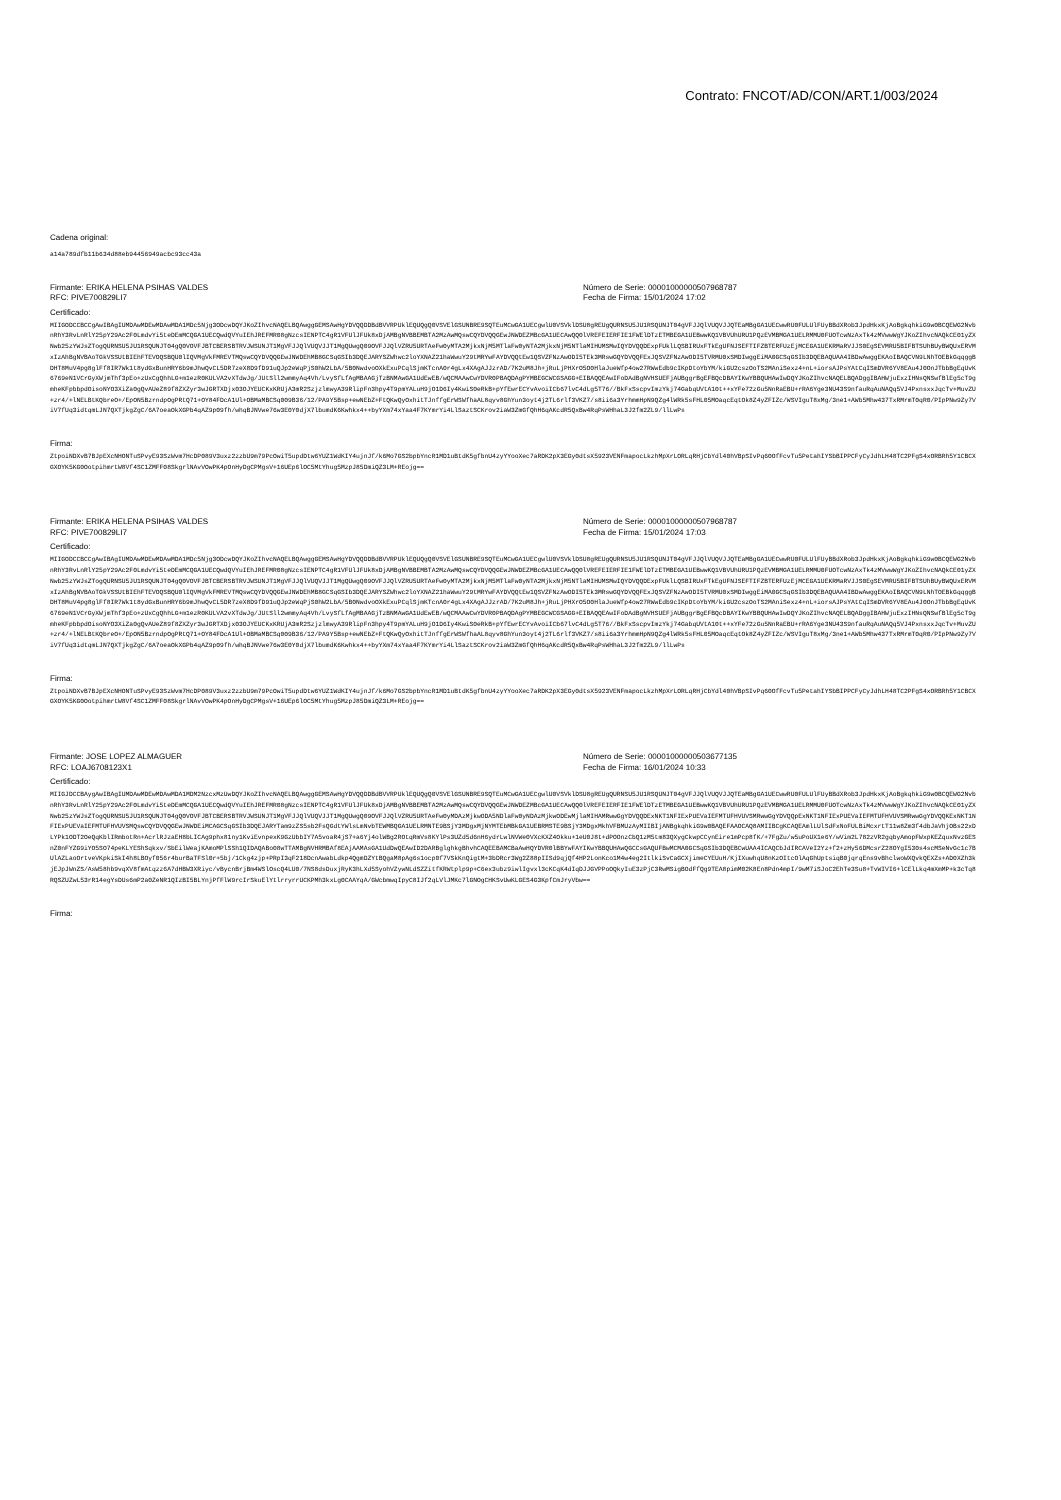Contrato: FNCOT/AD/CON/ART.1/003/2024
Cadena original:
a14a789dfb11b634d88eb94456949acbc93cc43a
Firmante: ERIKA HELENA PSIHAS VALDES
RFC: PIVE700829LI7
Número de Serie: 00001000000507968787
Fecha de Firma: 15/01/2024 17:02
Certificado:
MIIGODCCBCCgAwIBAgIUMDAwMDEwMDAwMDA1MDc5Njg3ODcwDQYJKoZIhvcNAQELBQAwggGEMSAwHgYDVQQDDBdBVVRPUklEQUQgQ0VSVElGSUNBRE9SQTEuMCwGA1UECgwlU0VSVklDSU8gREUgQURNSU5JU1RSQUNJT04gVFJJQlVUQVJJQTEaMBgGA1UECwwRU0FULUlFUyBBdXRob3JpdHkxKjAoBgkqhkiG9w0BCQEWG2NvbnRhY3RvLnRlY25pY29Ac2F0LmdvYi5teDEmMCQGA1UECQwdQVYuIEhJREFMR08gNzcsIENPTC4gR1VFUlJFUk8xDjAMBgNVBBEMBTA2MzAwMQswCQYDVQQGEwJNWDEZMBcGA1UECAwQQ0lVREFEIERFIE1FWElDTzETMBEGA1UEBwwKQ1VBVUhURU1PQzEVMBMGA1UELRMMU0FUOTcwNzAxTk4zMVwwWgYJKoZIhvcNAQkCE01yZXNwb25zYWJsZTogQURNSU5JU1RSQUNJT04gQ0VOVFJBTCBERSBTRVJWSUNJT1MgVFJJQlVUQVJJT1MgQUwgQ09OVFJJQlVZRU5URTAeFw0yMTA2MjkxNjM5MTlaFw0yNTA2MjkxNjM5NTlaMIHUMSMwIQYDVQQDExpFUklLQSBIRUxFTkEgUFNJSEFTIFZBTERFUzEjMCEGA1UEKRMaRVJJS0EgSEVMRU5BIFBTSUhBUyBWQUxERVMxIzAhBgNVBAoTGkVSSUtBIEhFTEVOQSBQU0lIQVMgVkFMREVTMQswCQYDVQQGEwJNWDEhMB8GCSqGSIb3DQEJARYSZWhwc2loYXNAZ21haWwuY29tMRYwFAYDVQQtEw1QSVZFNzAwODI5TEk3MRswGQYDVQQFExJQSVZFNzAwODI5TVRMU0xSMDIwggEiMA0GCSqGSIb3DQEBAQUAA4IBDwAwggEKAoIBAQCVN9LNhTOEBkGqqggBDHT8MuV4pg8glFf8IR7Wk1t8ydGxBunHRY6b9mJhwQvCL5DR7zeX8D9fD91uQJp2eWqPjS0hW2LbA/5B0NwdvoOXkExuPCqlSjmKTcnA0r4gLx4XAgAJJzrAD/7K2uM8Jh+jRuLjPHXrO5O0HlaJueWfp4ow27RWwEdb9cIKpDtoYbYM/kiGU2cszOoTS2MAniSexz4+nL+iorsAJPsYAtCqISmDVR6YV8EAu4J0OnJTbbBgEqUvK6769eN1VCrGyXWjmThf3pEo+zUxCgQhhLG+m1ezR0KULVA2vXTdwJg/JUtSll2wmmyAq4Vh/LvySfLfAgMBAAGjTzBNMAwGA1UdEwEB/wQCMAAwCwYDVR0PBAQDAgPYMBEGCWCGSAGG+EIBAQQEAwIFoDAdBgNVHSUEFjAUBggrBgEFBQcDBAYIKwYBBQUHAwIwDQYJKoZIhvcNAQELBQADggIBAHWjuExzIHNsQNSwfBlEg5cT9gmheKFpbbpdOisoNYO3XiZa0gQvAUeZ89f8ZXZyr3wJGRTXDjx03OJYEUCKxKRUjA3mR2SzjzlmwyA39RlipFn3hpy4T9pmYALuH9jO1D6Iy4KwiS0eRkB+pYfEwrECYvAvoiICb67lvC4dLg5T76//BkFxSscpvImzYkj74GabqUVtA10t++xYFe72zGu5NnRaEBU+rRA6Yge3NU43S9nfauRqAuNAQq5VJ4PxnsxxJqcTv+MuvZU+zr4/+lNELBtKQbreO+/EpON5BzrndpOgPRtQ71+OY84FDcA1Ul+OBMaMBCSq009B36/12/PA9Y5Bsp+ewNEbZ+FtQKwQyOxhitTJnffgErWSWfhaAL8qyv8GhYun3oyt4j2TL6rlf3VKZ7/s8ii6a3YrhmmHpN9QZg4lWRk5sFHL05MOaqcEqtOk8Z4yZFIZc/WSVIguT8xMg/3ne1+AWb5Mhw437TxRMrmT0qR0/PIpPNw9Zy7ViV7fUq3idtqmLJN7QXTjkgZgC/6A7oeaOkXGPb4qAZ9p09fh/whqBJNVwe76w3E0Y0djX7lbumdK6Kwhkx4++byYXm74xYaa4F7KYmrYi4LlSaztSCKrov2iaW3ZmGfQhH6qAKcdR5QxBw4RqPsWHhaL3J2fm2ZL9/llLwPs
Firma:
ZtpoiNDXvB7BJpEXcNHONTuSPvyE93SzWvm7HcDP089V3uxz2zzbU9m79PcOwiT5updDtw6YUZ1WdKIY4ujnJf/k6Mo7GS2bpbYncR1MD1uBtdK5gfbnU4zyYYooXec7aRDK2pX3EGy0dtsX5923VENFmapocLkzhMpXrLORLqRHjCbYdl40hVBpSIvPq60OfFcvTu5PetahIYSbBIPPCFyCyJdhLH48TC2PFgS4xORBRh5Y1CBCXGXOYK5KG0OotpihmrtW8Vf4SC1ZMFF08SkgrlNAvVOwPK4pOnHyDgCPMgsV+16UEp6lOC5MtYhug5MzpJ85DmiQZ3LM+REojg==
Firmante: ERIKA HELENA PSIHAS VALDES
RFC: PIVE700829LI7
Número de Serie: 00001000000507968787
Fecha de Firma: 15/01/2024 17:03
Certificado:
MIIGODCCBCCgAwIBAgIUMDAwMDEwMDAwMDA1MDc5Njg3ODcwDQYJKoZIhvcNAQELBQAwggGEMSAwHgYDVQQDDBdBVVRPUklEQUQgQ0VSVElGSUNBRE9SQTEuMCwGA1UECgwlU0VSVklDSU8gREUgQURNSU5JU1RSQUNJT04gVFJJQlVUQVJJQTEaMBgGA1UECwwRU0FULUlFUyBBdXRob3JpdHkxKjAoBgkqhkiG9w0BCQEWG2NvbnRhY3RvLnRlY25pY29Ac2F0LmdvYi5teDEmMCQGA1UECQwdQVYuIEhJREFMR08gNzcsIENPTC4gR1VFUlJFUk8xDjAMBgNVBBEMBTA2MzAwMQswCQYDVQQGEwJNWDEZMBcGA1UECAwQQ0lVREFEIERFIE1FWElDTzETMBEGA1UEBwwKQ1VBVUhURU1PQzEVMBMGA1UELRMMU0FUOTcwNzAxTk4zMVwwWgYJKoZIhvcNAQkCE01yZXNwb25zYWJsZTogQURNSU5JU1RSQUNJT04gQ0VOVFJBTCBERSBTRVJWSUNJT1MgVFJJQlVUQVJJT1MgQUwgQ09OVFJJQlVZRU5URTAeFw0yMTA2MjkxNjM5MTlaFw0yNTA2MjkxNjM5NTlaMIHUMSMwIQYDVQQDExpFUklLQSBIRUxFTkEgUFNJSEFTIFZBTERFUzEjMCEGA1UEKRMaRVJJS0EgSEVMRU5BIFBTSUhBUyBWQUxERVMxIzAhBgNVBAoTGkVSSUtBIEhFTEVOQSBQU0lIQVMgVkFMREVTMQswCQYDVQQGEwJNWDEhMB8GCSqGSIb3DQEJARYSZWhwc2loYXNAZ21haWwuY29tMRYwFAYDVQQtEw1QSVZFNzAwODI5TEk3MRswGQYDVQQFExJQSVZFNzAwODI5TVRMU0xSMDIwggEiMA0GCSqGSIb3DQEBAQUAA4IBDwAwggEKAoIBAQCVN9LNhTOEBkGqqggBDHT8MuV4pg8glFf8IR7Wk1t8ydGxBunHRY6b9mJhwQvCL5DR7zeX8D9fD91uQJp2eWqPjS0hW2LbA/5B0NwdvoOXkExuPCqlSjmKTcnA0r4gLx4XAgAJJzrAD/7K2uM8Jh+jRuLjPHXrO5O0HlaJueWfp4ow27RWwEdb9cIKpDtoYbYM/kiGU2cszOoTS2MAniSexz4+nL+iorsAJPsYAtCqISmDVR6YV8EAu4J0OnJTbbBgEqUvK6769eN1VCrGyXWjmThf3pEo+zUxCgQhhLG+m1ezR0KULVA2vXTdwJg/JUtSll2wmmyAq4Vh/LvySfLfAgMBAAGjTzBNMAwGA1UdEwEB/wQCMAAwCwYDVR0PBAQDAgPYMBEGCWCGSAGG+EIBAQQEAwIFoDAdBgNVHSUEFjAUBggrBgEFBQcDBAYIKwYBBQUHAwIwDQYJKoZIhvcNAQELBQADggIBAHWjuExzIHNsQNSwfBlEg5cT9gmheKFpbbpdOisoNYO3XiZa0gQvAUeZ89f8ZXZyr3wJGRTXDjx03OJYEUCKxKRUjA3mR2SzjzlmwyA39RlipFn3hpy4T9pmYALuH9jO1D6Iy4KwiS0eRkB+pYfEwrECYvAvoiICb67lvC4dLg5T76//BkFxSscpvImzYkj74GabqUVtA10t++xYFe72zGu5NnRaEBU+rRA6Yge3NU43S9nfauRqAuNAQq5VJ4PxnsxxJqcTv+MuvZU+zr4/+lNELBtKQbreO+/EpON5BzrndpOgPRtQ71+OY84FDcA1Ul+OBMaMBCSq009B36/12/PA9Y5Bsp+ewNEbZ+FtQKwQyOxhitTJnffgErWSWfhaAL8qyv8GhYun3oyt4j2TL6rlf3VKZ7/s8ii6a3YrhmmHpN9QZg4lWRk5sFHL05MOaqcEqtOk8Z4yZFIZc/WSVIguT8xMg/3ne1+AWb5Mhw437TxRMrmT0qR0/PIpPNw9Zy7ViV7fUq3idtqmLJN7QXTjkgZgC/6A7oeaOkXGPb4qAZ9p09fh/whqBJNVwe76w3E0Y0djX7lbumdK6Kwhkx4++byYXm74xYaa4F7KYmrYi4LlSaztSCKrov2iaW3ZmGfQhH6qAKcdR5QxBw4RqPsWHhaL3J2fm2ZL9/llLwPs
Firma:
ZtpoiNDXvB7BJpEXcNHONTuSPvyE93SzWvm7HcDP089V3uxz2zzbU9m79PcOwiT5updDtw6YUZ1WdKIY4ujnJf/k6Mo7GS2bpbYncR1MD1uBtdK5gfbnU4zyYYooXec7aRDK2pX3EGy0dtsX5923VENFmapocLkzhMpXrLORLqRHjCbYdl40hVBpSIvPq60OfFcvTu5PetahIYSbBIPPCFyCyJdhLH48TC2PFgS4xORBRh5Y1CBCXGXOYK5KG0OotpihmrtW8Vf4SC1ZMFF08SkgrlNAvVOwPK4pOnHyDgCPMgsV+16UEp6lOC5MtYhug5MzpJ85DmiQZ3LM+REojg==
Firmante: JOSE LOPEZ ALMAGUER
RFC: LOAJ6708123X1
Número de Serie: 00001000000503677135
Fecha de Firma: 16/01/2024 10:33
Certificado:
MIIGJDCCBAygAwIBAgIUMDAwMDEwMDAwMDA1MDM2NzcxMzUwDQYJKoZIhvcNAQELBQAwggGEMSAwHgYDVQQDDBdBVVRPUklEQUQgQ0VSVElGSUNBRE9SQTEuMCwGA1UECgwlU0VSVklDSU8gREUgQURNSU5JU1RSQUNJT04gVFJJQlVUQVJJQTEaMBgGA1UECwwRU0FULUlFUyBBdXRob3JpdHkxKjAoBgkqhkiG9w0BCQEWG2NvbnRhY3RvLnRlY25pY29Ac2F0LmdvYi5teDEmMCQGA1UECQwdQVYuIEhJREFMR08gNzcsIENPTC4gR1VFUlJFUk8xDjAMBgNVBBEMBTA2MzAwMQswCQYDVQQGEwJNWDEZMBcGA1UECAwQQ0lVREFEIERFIE1FWElDTzETMBEGA1UEBwwKQ1VBVUhURU1PQzEVMBMGA1UELRMMU0FUOTcwNzAxTk4zMVwwWgYJKoZIhvcNAQkCE01yZXNwb25zYWJsZTogQURNSU5JU1RSQUNJT04gQ0VOVFJBTCBERSBTRVJWSUNJT1MgVFJJQlVUQVJJT1MgQUwgQ09OVFJJQlVZRU5URTAeFw0yMDAzMjkwODA5NDlaFw0yNDAzMjkwODEwMjlaMIHAMRwwGgYDVQQDExNKT1NFIExPUEVaIEFMTUFHVUVSMRwwGgYDVQQpExNKT1NFIExPUEVaIEFMTUFHVUVSMRwwGgYDVQQKExNKT1NFIExPUEVaIEFMTUFHVUVSMQswCQYDVQQGEwJNWDEiMCAGCSqGSIb3DQEJARYTam9zZS5sb2FsQGdtYWlsLmNvbTEWMBQGA1UELRMNTE9BSjY3MDgxMjNYMTEbMBkGA1UEBRMSTE9BSjY3MDgxMkhVFBMUzAyMIIBIjANBgkqhkiG9w0BAQEFAAOCAQ8AMIIBCgKCAQEAmlLUlSdFxNoFULBiMcxrtT11w8Zm3f4dbJaVhjOBs22xDLYPk1ODT2OeQqKblIRmbotRn+AcrlRJzaEH8bLICAg9phx81ny1KviEvnpexK9GzUbbIY7A5voaR4jS7+a6Yj4olWBg2ROtqRmVs8KYlPs3UZd5d6nH6ydrLwlNVWe0VXcKXZ4Okku+1eU0J8t+dPOOnzCbQ1zM5tm83QXygCkwpCCynEire1mPcp8fK/+7FgZu/w5uPoUX1e6Y/wVim2L782zVR2gqbyAmopFWxpKEZquxNvzGESnZ0nFYZG9iYO5SO74peKLYEShSqkxv/SbEilWeajKAmoMPlSSh1QIDAQABo08wTTAMBgNVHRMBAf8EAjAAMAsGA1UdDwQEAwID2DARBglghkgBhvhCAQEEBAMCBaAwHQYDVR0lBBYwFAYIKwYBBQUHAwQGCCsGAQUFBwMCMA0GCSqGSIb3DQEBCwUAA4ICAQCbJdIRCAVeI2Yz+f2+zHy56DMcsrZ28OYgI530s4scMSeNvGc1c7BUlAZLaoOrtveVKpkiSkI4h8LBOyf056r4burBaTFSl0r+5bj/1Ckg4zjp+PRpI3qF218DcnAwabLdkp4QgmDZYtBQgaM8pAg6s1ocp0f7VSkKnQigtM+3bDRcr3Wg2Z88pIISd9qjQf4HP2LonKco1M4w4eg2ItlkiSvCaGCXjimeCYEUuH/KjIXuwhqU8nKzOItcOlAqGhUptsiqB0jqrqEns9vBhclwoWXQvkQEXZs+AD0XZh3kjEJpJWnZS/AsW58hb9vqXV8fmAtqzz6A7dHBW3XRiyc/vBycnBrjBm4WSlOscQ4LU0/7NS8dsDuxjRyK3hLXd5SyohVZywNLdSZZitfKRWtplp9p+C6ex3ubz9iwlIgvxl3cKCqK4dIqDJJGVPPoOQkyIuE3zPjC3RwMSigBOdFfQg9TEA8pimM02K8En8Pdn4mpI/9wM7iSJoC2EhTe3Su8+TvWIVI6+lCElLkq4mXmMP+k3cTq8RQSZUZwL53rR14egYsDUs6mP2a0ZeNR1QIzBI5BLYnjPfFlW9rcIrSkuElYtlrryrrUCKPMh3kxLg0CAAYqA/GWcbmwqIpyC8IJf2qLVlJMKc7lGNOgCHKSvUwKLGES4G3KpfCmJryVbw==
Firma: